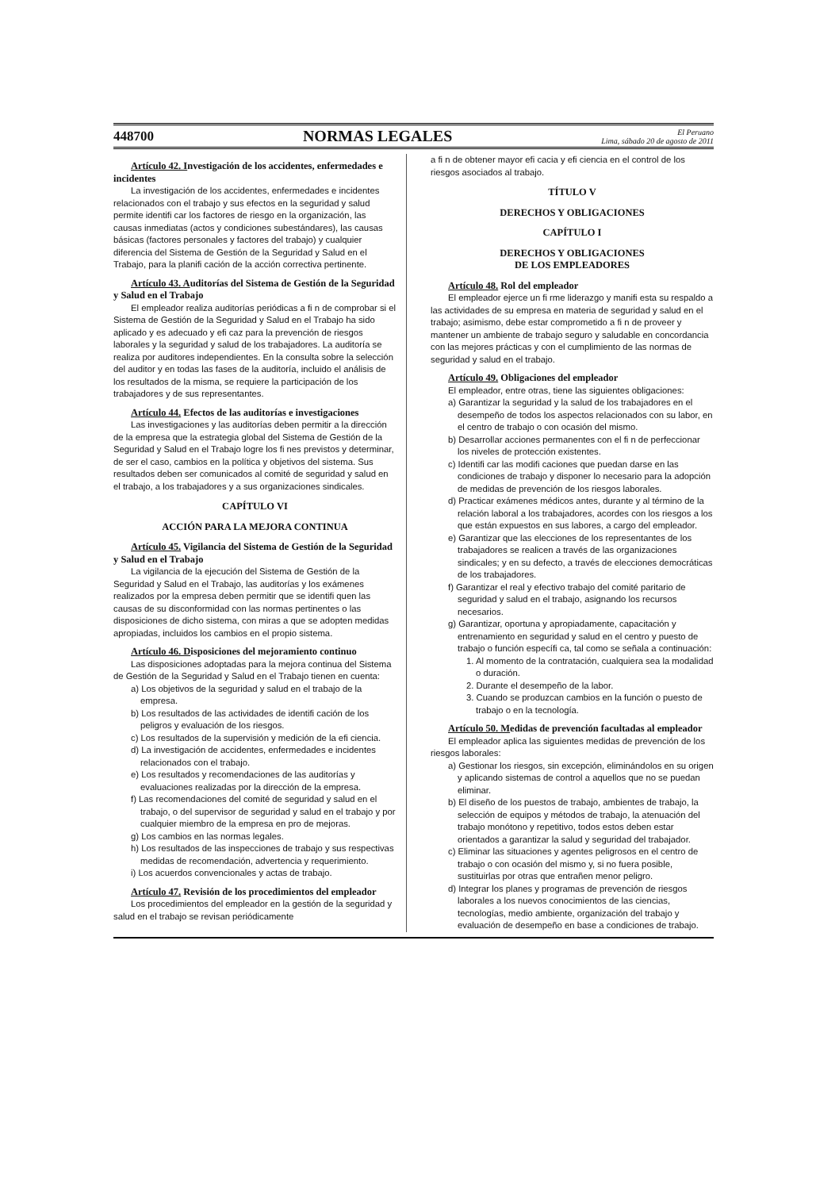448700 NORMAS LEGALES El Peruano
Lima, sábado 20 de agosto de 2011
Artículo 42. Investigación de los accidentes, enfermedades e incidentes
La investigación de los accidentes, enfermedades e incidentes relacionados con el trabajo y sus efectos en la seguridad y salud permite identifi car los factores de riesgo en la organización, las causas inmediatas (actos y condiciones subestándares), las causas básicas (factores personales y factores del trabajo) y cualquier diferencia del Sistema de Gestión de la Seguridad y Salud en el Trabajo, para la planifi cación de la acción correctiva pertinente.
Artículo 43. Auditorías del Sistema de Gestión de la Seguridad y Salud en el Trabajo
El empleador realiza auditorías periódicas a fi n de comprobar si el Sistema de Gestión de la Seguridad y Salud en el Trabajo ha sido aplicado y es adecuado y efi caz para la prevención de riesgos laborales y la seguridad y salud de los trabajadores. La auditoría se realiza por auditores independientes. En la consulta sobre la selección del auditor y en todas las fases de la auditoría, incluido el análisis de los resultados de la misma, se requiere la participación de los trabajadores y de sus representantes.
Artículo 44. Efectos de las auditorías e investigaciones
Las investigaciones y las auditorías deben permitir a la dirección de la empresa que la estrategia global del Sistema de Gestión de la Seguridad y Salud en el Trabajo logre los fi nes previstos y determinar, de ser el caso, cambios en la política y objetivos del sistema. Sus resultados deben ser comunicados al comité de seguridad y salud en el trabajo, a los trabajadores y a sus organizaciones sindicales.
CAPÍTULO VI
ACCIÓN PARA LA MEJORA CONTINUA
Artículo 45. Vigilancia del Sistema de Gestión de la Seguridad y Salud en el Trabajo
La vigilancia de la ejecución del Sistema de Gestión de la Seguridad y Salud en el Trabajo, las auditorías y los exámenes realizados por la empresa deben permitir que se identifi quen las causas de su disconformidad con las normas pertinentes o las disposiciones de dicho sistema, con miras a que se adopten medidas apropiadas, incluidos los cambios en el propio sistema.
Artículo 46. Disposiciones del mejoramiento continuo
Las disposiciones adoptadas para la mejora continua del Sistema de Gestión de la Seguridad y Salud en el Trabajo tienen en cuenta:
a) Los objetivos de la seguridad y salud en el trabajo de la empresa.
b) Los resultados de las actividades de identifi cación de los peligros y evaluación de los riesgos.
c) Los resultados de la supervisión y medición de la efi ciencia.
d) La investigación de accidentes, enfermedades e incidentes relacionados con el trabajo.
e) Los resultados y recomendaciones de las auditorías y evaluaciones realizadas por la dirección de la empresa.
f) Las recomendaciones del comité de seguridad y salud en el trabajo, o del supervisor de seguridad y salud en el trabajo y por cualquier miembro de la empresa en pro de mejoras.
g) Los cambios en las normas legales.
h) Los resultados de las inspecciones de trabajo y sus respectivas medidas de recomendación, advertencia y requerimiento.
i) Los acuerdos convencionales y actas de trabajo.
Artículo 47. Revisión de los procedimientos del empleador
Los procedimientos del empleador en la gestión de la seguridad y salud en el trabajo se revisan periódicamente
a fi n de obtener mayor efi cacia y efi ciencia en el control de los riesgos asociados al trabajo.
TÍTULO V
DERECHOS Y OBLIGACIONES
CAPÍTULO I
DERECHOS Y OBLIGACIONES
DE LOS EMPLEADORES
Artículo 48. Rol del empleador
El empleador ejerce un fi rme liderazgo y manifi esta su respaldo a las actividades de su empresa en materia de seguridad y salud en el trabajo; asimismo, debe estar comprometido a fi n de proveer y mantener un ambiente de trabajo seguro y saludable en concordancia con las mejores prácticas y con el cumplimiento de las normas de seguridad y salud en el trabajo.
Artículo 49. Obligaciones del empleador
El empleador, entre otras, tiene las siguientes obligaciones:
a) Garantizar la seguridad y la salud de los trabajadores en el desempeño de todos los aspectos relacionados con su labor, en el centro de trabajo o con ocasión del mismo.
b) Desarrollar acciones permanentes con el fi n de perfeccionar los niveles de protección existentes.
c) Identifi car las modifi caciones que puedan darse en las condiciones de trabajo y disponer lo necesario para la adopción de medidas de prevención de los riesgos laborales.
d) Practicar exámenes médicos antes, durante y al término de la relación laboral a los trabajadores, acordes con los riesgos a los que están expuestos en sus labores, a cargo del empleador.
e) Garantizar que las elecciones de los representantes de los trabajadores se realicen a través de las organizaciones sindicales; y en su defecto, a través de elecciones democráticas de los trabajadores.
f) Garantizar el real y efectivo trabajo del comité paritario de seguridad y salud en el trabajo, asignando los recursos necesarios.
g) Garantizar, oportuna y apropiadamente, capacitación y entrenamiento en seguridad y salud en el centro y puesto de trabajo o función específi ca, tal como se señala a continuación:
1. Al momento de la contratación, cualquiera sea la modalidad o duración.
2. Durante el desempeño de la labor.
3. Cuando se produzcan cambios en la función o puesto de trabajo o en la tecnología.
Artículo 50. Medidas de prevención facultadas al empleador
El empleador aplica las siguientes medidas de prevención de los riesgos laborales:
a) Gestionar los riesgos, sin excepción, eliminándolos en su origen y aplicando sistemas de control a aquellos que no se puedan eliminar.
b) El diseño de los puestos de trabajo, ambientes de trabajo, la selección de equipos y métodos de trabajo, la atenuación del trabajo monótono y repetitivo, todos estos deben estar orientados a garantizar la salud y seguridad del trabajador.
c) Eliminar las situaciones y agentes peligrosos en el centro de trabajo o con ocasión del mismo y, si no fuera posible, sustituirlas por otras que entrañen menor peligro.
d) Integrar los planes y programas de prevención de riesgos laborales a los nuevos conocimientos de las ciencias, tecnologías, medio ambiente, organización del trabajo y evaluación de desempeño en base a condiciones de trabajo.